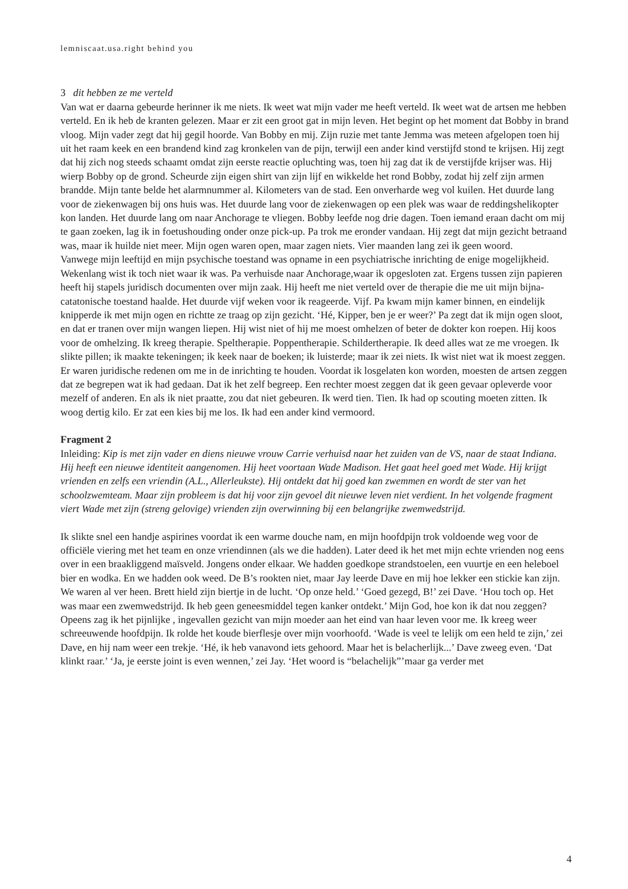lemniscaat.usa.right behind you
3 dit hebben ze me verteld
Van wat er daarna gebeurde herinner ik me niets. Ik weet wat mijn vader me heeft verteld. Ik weet wat de artsen me hebben verteld. En ik heb de kranten gelezen. Maar er zit een groot gat in mijn leven. Het begint op het moment dat Bobby in brand vloog. Mijn vader zegt dat hij gegil hoorde. Van Bobby en mij. Zijn ruzie met tante Jemma was meteen afgelopen toen hij uit het raam keek en een brandend kind zag kronkelen van de pijn, terwijl een ander kind verstijfd stond te krijsen. Hij zegt dat hij zich nog steeds schaamt omdat zijn eerste reactie opluchting was, toen hij zag dat ik de verstijfde krijser was. Hij wierp Bobby op de grond. Scheurde zijn eigen shirt van zijn lijf en wikkelde het rond Bobby, zodat hij zelf zijn armen brandde. Mijn tante belde het alarmnummer al. Kilometers van de stad. Een onverharde weg vol kuilen. Het duurde lang voor de ziekenwagen bij ons huis was. Het duurde lang voor de ziekenwagen op een plek was waar de reddingshelikopter kon landen. Het duurde lang om naar Anchorage te vliegen. Bobby leefde nog drie dagen. Toen iemand eraan dacht om mij te gaan zoeken, lag ik in foetushouding onder onze pick-up. Pa trok me eronder vandaan. Hij zegt dat mijn gezicht betraand was, maar ik huilde niet meer. Mijn ogen waren open, maar zagen niets. Vier maanden lang zei ik geen woord.
Vanwege mijn leeftijd en mijn psychische toestand was opname in een psychiatrische inrichting de enige mogelijkheid. Wekenlang wist ik toch niet waar ik was. Pa verhuisde naar Anchorage,waar ik opgesloten zat. Ergens tussen zijn papieren heeft hij stapels juridisch documenten over mijn zaak. Hij heeft me niet verteld over de therapie die me uit mijn bijna-catatonische toestand haalde. Het duurde vijf weken voor ik reageerde. Vijf. Pa kwam mijn kamer binnen, en eindelijk knipperde ik met mijn ogen en richtte ze traag op zijn gezicht. ‘Hé, Kipper, ben je er weer?’ Pa zegt dat ik mijn ogen sloot, en dat er tranen over mijn wangen liepen. Hij wist niet of hij me moest omhelzen of beter de dokter kon roepen. Hij koos voor de omhelzing. Ik kreeg therapie. Speltherapie. Poppentherapie. Schildertherapie. Ik deed alles wat ze me vroegen. Ik slikte pillen; ik maakte tekeningen; ik keek naar de boeken; ik luisterde; maar ik zei niets. Ik wist niet wat ik moest zeggen. Er waren juridische redenen om me in de inrichting te houden. Voordat ik losgelaten kon worden, moesten de artsen zeggen dat ze begrepen wat ik had gedaan. Dat ik het zelf begreep. Een rechter moest zeggen dat ik geen gevaar opleverde voor mezelf of anderen. En als ik niet praatte, zou dat niet gebeuren. Ik werd tien. Tien. Ik had op scouting moeten zitten. Ik woog dertig kilo. Er zat een kies bij me los. Ik had een ander kind vermoord.
Fragment 2
Inleiding: Kip is met zijn vader en diens nieuwe vrouw Carrie verhuisd naar het zuiden van de VS, naar de staat Indiana. Hij heeft een nieuwe identiteit aangenomen. Hij heet voortaan Wade Madison. Het gaat heel goed met Wade. Hij krijgt vrienden en zelfs een vriendin (A.L., Allerleukste). Hij ontdekt dat hij goed kan zwemmen en wordt de ster van het schoolzwemteam. Maar zijn probleem is dat hij voor zijn gevoel dit nieuwe leven niet verdient. In het volgende fragment viert Wade met zijn (streng gelovige) vrienden zijn overwinning bij een belangrijke zwemwedstrijd.
Ik slikte snel een handje aspirines voordat ik een warme douche nam, en mijn hoofdpijn trok voldoende weg voor de officiële viering met het team en onze vriendinnen (als we die hadden). Later deed ik het met mijn echte vrienden nog eens over in een braakliggend maïsveld. Jongens onder elkaar. We hadden goedkope strandstoelen, een vuurtje en een heleboel bier en wodka. En we hadden ook weed. De B’s rookten niet, maar Jay leerde Dave en mij hoe lekker een stickie kan zijn. We waren al ver heen. Brett hield zijn biertje in de lucht. ‘Op onze held.’ ‘Goed gezegd, B!’ zei Dave. ‘Hou toch op. Het was maar een zwemwedstrijd. Ik heb geen geneesmiddel tegen kanker ontdekt.’ Mijn God, hoe kon ik dat nou zeggen? Opeens zag ik het pijnlijke , ingevallen gezicht van mijn moeder aan het eind van haar leven voor me. Ik kreeg weer schreeuwende hoofdpijn. Ik rolde het koude bierflesje over mijn voorhoofd. ‘Wade is veel te lelijk om een held te zijn,’ zei Dave, en hij nam weer een trekje. ‘Hé, ik heb vanavond iets gehoord. Maar het is belacherlijk...’ Dave zweeg even. ‘Dat klinkt raar.’ ‘Ja, je eerste joint is even wennen,’ zei Jay. ‘Het woord is “belachelijk”’maar ga verder met
4